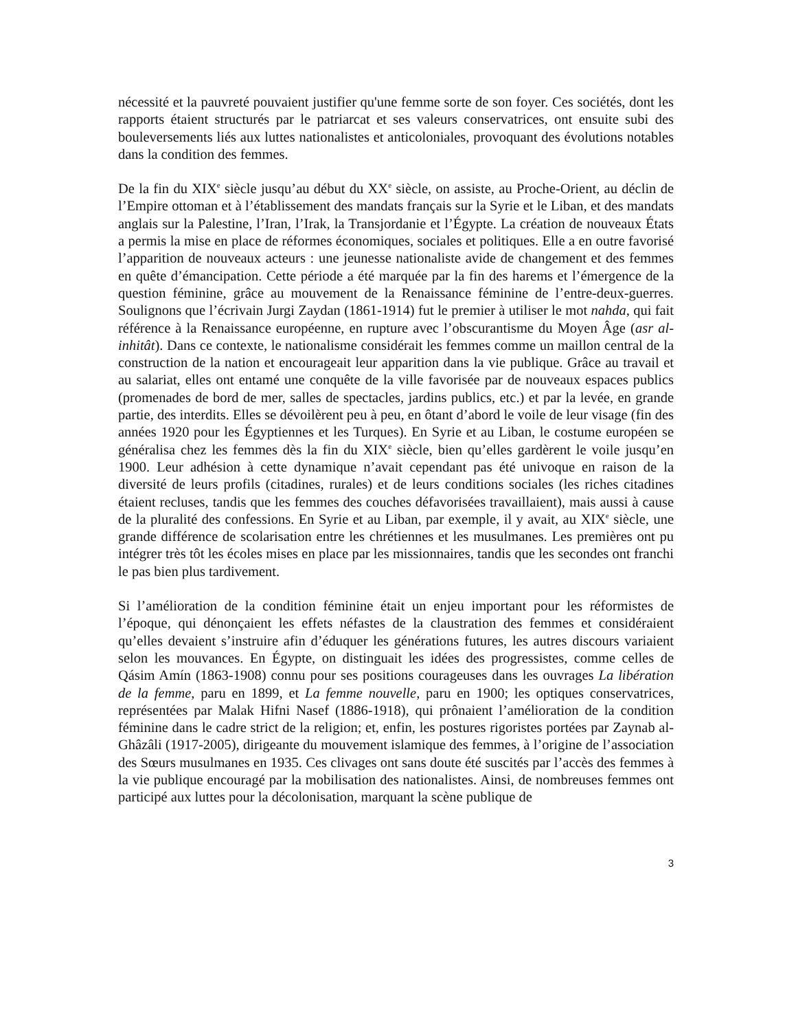nécessité et la pauvreté pouvaient justifier qu'une femme sorte de son foyer. Ces sociétés, dont les rapports étaient structurés par le patriarcat et ses valeurs conservatrices, ont ensuite subi des bouleversements liés aux luttes nationalistes et anticoloniales, provoquant des évolutions notables dans la condition des femmes.
De la fin du XIX<sup>e</sup> siècle jusqu’au début du XX<sup>e</sup> siècle, on assiste, au Proche-Orient, au déclin de l’Empire ottoman et à l’établissement des mandats français sur la Syrie et le Liban, et des mandats anglais sur la Palestine, l’Iran, l’Irak, la Transjordanie et l’Égypte. La création de nouveaux États a permis la mise en place de réformes économiques, sociales et politiques. Elle a en outre favorisé l’apparition de nouveaux acteurs : une jeunesse nationaliste avide de changement et des femmes en quête d’émancipation. Cette période a été marquée par la fin des harems et l’émergence de la question féminine, grâce au mouvement de la Renaissance féminine de l’entre-deux-guerres. Soulignons que l’écrivain Jurgi Zaydan (1861-1914) fut le premier à utiliser le mot nahda, qui fait référence à la Renaissance européenne, en rupture avec l’obscurantisme du Moyen Âge (asr al-inhitât). Dans ce contexte, le nationalisme considérait les femmes comme un maillon central de la construction de la nation et encourageait leur apparition dans la vie publique. Grâce au travail et au salariat, elles ont entamé une conquête de la ville favorisée par de nouveaux espaces publics (promenades de bord de mer, salles de spectacles, jardins publics, etc.) et par la levée, en grande partie, des interdits. Elles se dévoilèrent peu à peu, en ôtant d’abord le voile de leur visage (fin des années 1920 pour les Égyptiennes et les Turques). En Syrie et au Liban, le costume européen se généralisa chez les femmes dès la fin du XIX<sup>e</sup> siècle, bien qu’elles gardèrent le voile jusqu’en 1900. Leur adhésion à cette dynamique n’avait cependant pas été univoque en raison de la diversité de leurs profils (citadines, rurales) et de leurs conditions sociales (les riches citadines étaient recluses, tandis que les femmes des couches défavorisées travaillaient), mais aussi à cause de la pluralité des confessions. En Syrie et au Liban, par exemple, il y avait, au XIX<sup>e</sup> siècle, une grande différence de scolarisation entre les chrétiennes et les musulmanes. Les premières ont pu intégrer très tôt les écoles mises en place par les missionnaires, tandis que les secondes ont franchi le pas bien plus tardivement.
Si l’amélioration de la condition féminine était un enjeu important pour les réformistes de l’époque, qui dénonçaient les effets néfastes de la claustration des femmes et considéraient qu’elles devaient s’instruire afin d’éduquer les générations futures, les autres discours variaient selon les mouvances. En Égypte, on distinguait les idées des progressistes, comme celles de Qásim Amín (1863-1908) connu pour ses positions courageuses dans les ouvrages La libération de la femme, paru en 1899, et La femme nouvelle, paru en 1900; les optiques conservatrices, représentées par Malak Hifni Nasef (1886-1918), qui prônaient l’amélioration de la condition féminine dans le cadre strict de la religion; et, enfin, les postures rigoristes portées par Zaynab al-Ghâzâli (1917-2005), dirigeante du mouvement islamique des femmes, à l’origine de l’association des Sœurs musulmanes en 1935. Ces clivages ont sans doute été suscités par l’accès des femmes à la vie publique encouragé par la mobilisation des nationalistes. Ainsi, de nombreuses femmes ont participé aux luttes pour la décolonisation, marquant la scène publique de
3